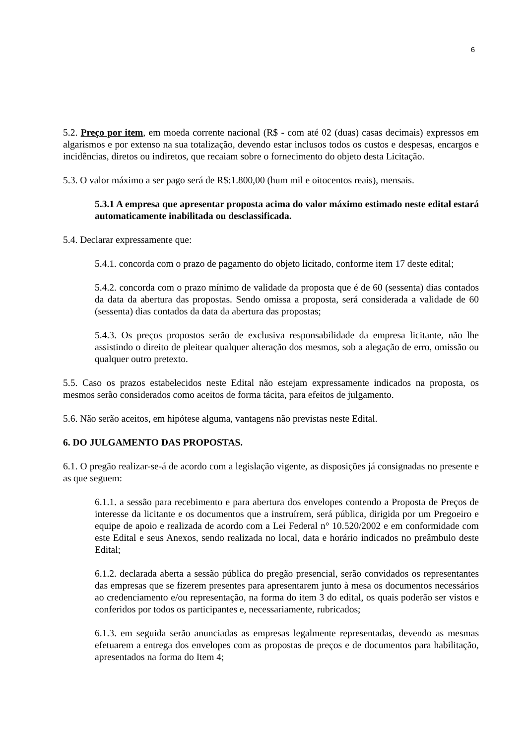6
5.2. Preço por item, em moeda corrente nacional (R$ - com até 02 (duas) casas decimais) expressos em algarismos e por extenso na sua totalização, devendo estar inclusos todos os custos e despesas, encargos e incidências, diretos ou indiretos, que recaiam sobre o fornecimento do objeto desta Licitação.
5.3. O valor máximo a ser pago será de R$:1.800,00 (hum mil e oitocentos reais), mensais.
5.3.1 A empresa que apresentar proposta acima do valor máximo estimado neste edital estará automaticamente inabilitada ou desclassificada.
5.4. Declarar expressamente que:
5.4.1. concorda com o prazo de pagamento do objeto licitado, conforme item 17 deste edital;
5.4.2. concorda com o prazo mínimo de validade da proposta que é de 60 (sessenta) dias contados da data da abertura das propostas. Sendo omissa a proposta, será considerada a validade de 60 (sessenta) dias contados da data da abertura das propostas;
5.4.3. Os preços propostos serão de exclusiva responsabilidade da empresa licitante, não lhe assistindo o direito de pleitear qualquer alteração dos mesmos, sob a alegação de erro, omissão ou qualquer outro pretexto.
5.5. Caso os prazos estabelecidos neste Edital não estejam expressamente indicados na proposta, os mesmos serão considerados como aceitos de forma tácita, para efeitos de julgamento.
5.6. Não serão aceitos, em hipótese alguma, vantagens não previstas neste Edital.
6. DO JULGAMENTO DAS PROPOSTAS.
6.1. O pregão realizar-se-á de acordo com a legislação vigente, as disposições já consignadas no presente e as que seguem:
6.1.1. a sessão para recebimento e para abertura dos envelopes contendo a Proposta de Preços de interesse da licitante e os documentos que a instruírem, será pública, dirigida por um Pregoeiro e equipe de apoio e realizada de acordo com a Lei Federal n° 10.520/2002 e em conformidade com este Edital e seus Anexos, sendo realizada no local, data e horário indicados no preâmbulo deste Edital;
6.1.2. declarada aberta a sessão pública do pregão presencial, serão convidados os representantes das empresas que se fizerem presentes para apresentarem junto à mesa os documentos necessários ao credenciamento e/ou representação, na forma do item 3 do edital, os quais poderão ser vistos e conferidos por todos os participantes e, necessariamente, rubricados;
6.1.3. em seguida serão anunciadas as empresas legalmente representadas, devendo as mesmas efetuarem a entrega dos envelopes com as propostas de preços e de documentos para habilitação, apresentados na forma do Item 4;